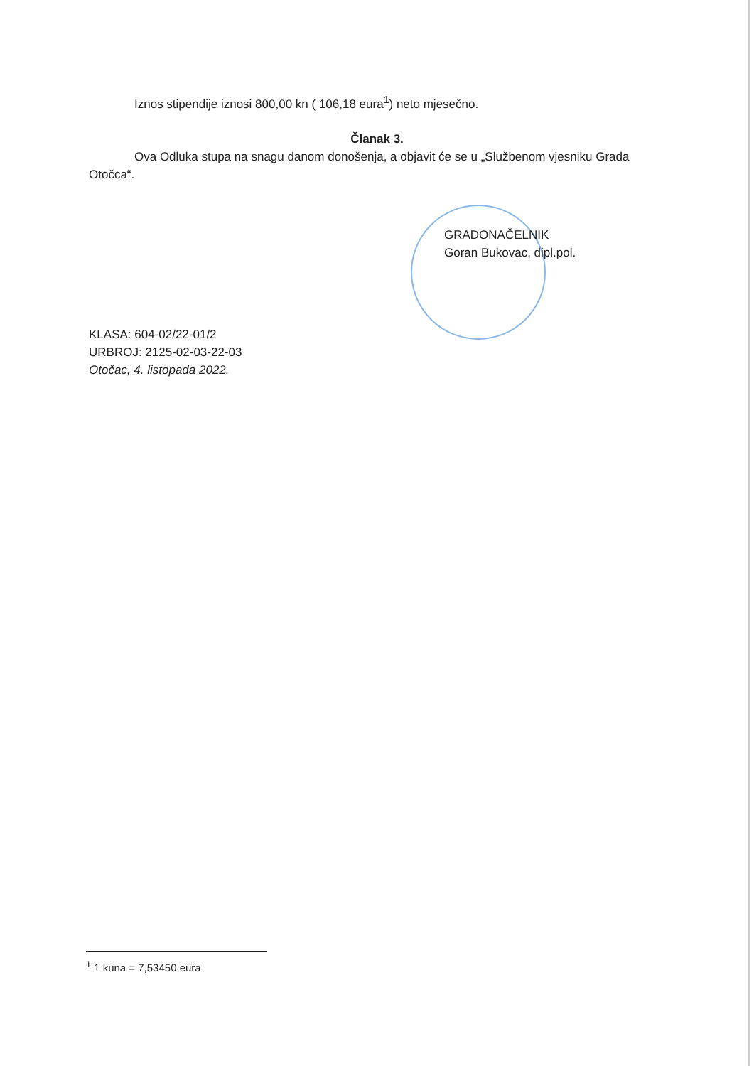Iznos stipendije iznosi 800,00 kn ( 106,18 eura<sup>1</sup>) neto mjesečno.
Članak 3.
Ova Odluka stupa na snagu danom donošenja, a objavit će se u „Službenom vjesniku Grada Otočca“.
GRADONAČELNIK
Goran Bukovac, dipl.pol.
KLASA: 604-02/22-01/2
URBROJ: 2125-02-03-22-03
Otočac, 4. listopada 2022.
<sup>1</sup> 1 kuna = 7,53450 eura